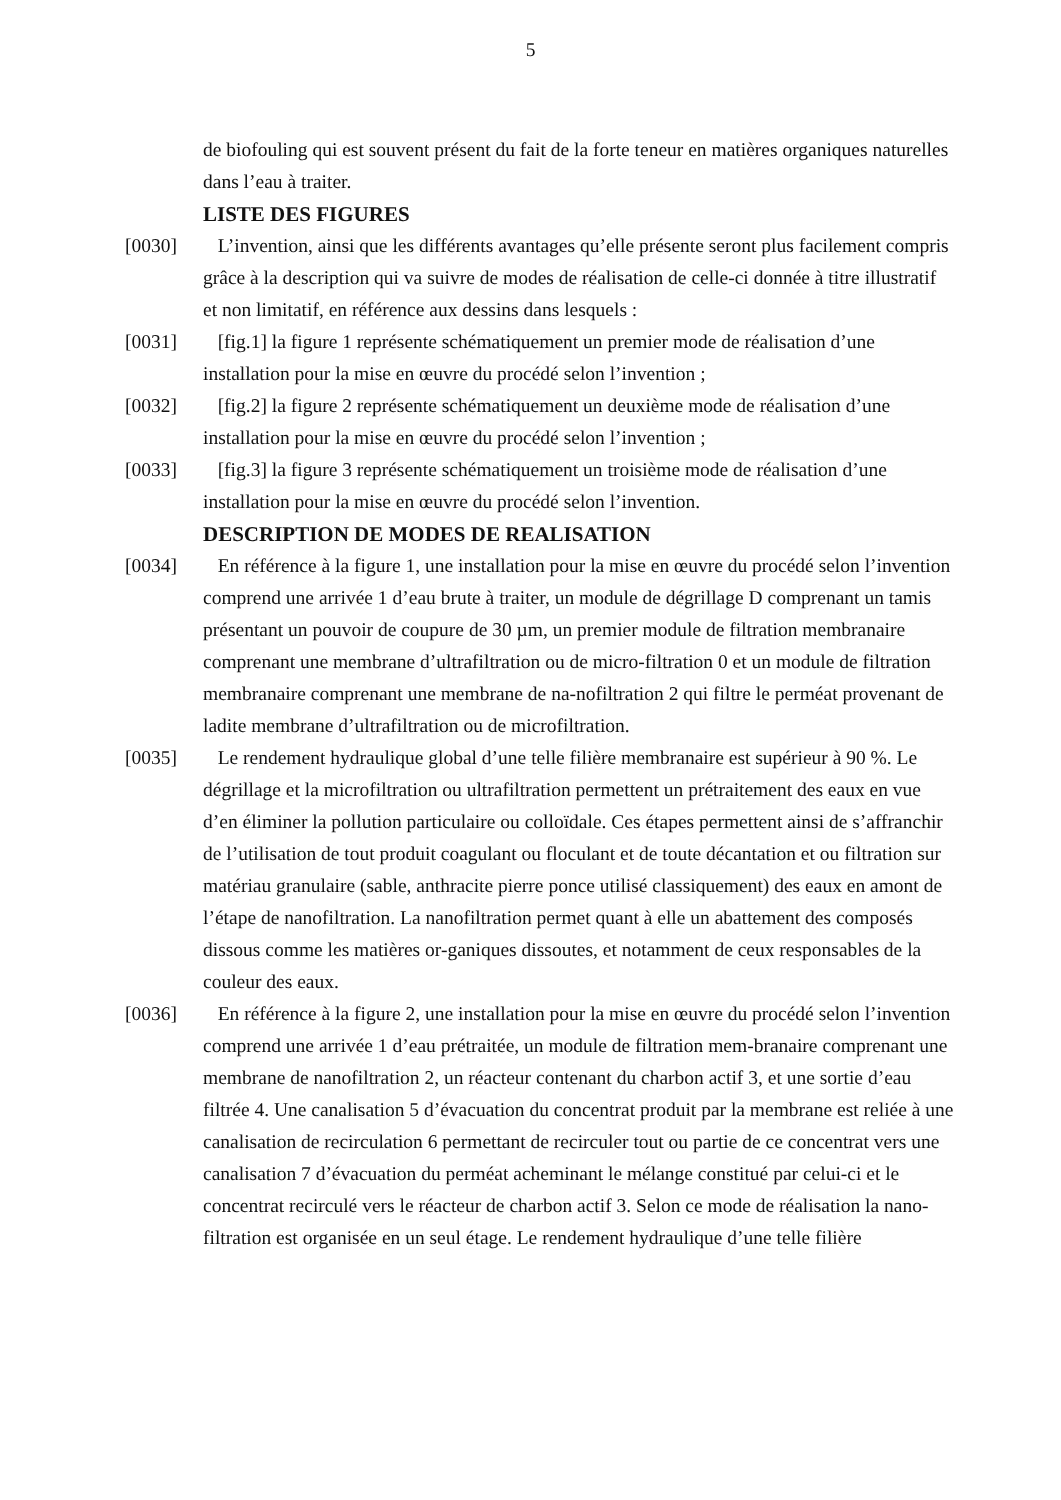5
de biofouling qui est souvent présent du fait de la forte teneur en matières organiques naturelles dans l’eau à traiter.
LISTE DES FIGURES
[0030] L’invention, ainsi que les différents avantages qu’elle présente seront plus facilement compris grâce à la description qui va suivre de modes de réalisation de celle-ci donnée à titre illustratif et non limitatif, en référence aux dessins dans lesquels :
[0031] [fig.1] la figure 1 représente schématiquement un premier mode de réalisation d’une installation pour la mise en œuvre du procédé selon l’invention ;
[0032] [fig.2] la figure 2 représente schématiquement un deuxième mode de réalisation d’une installation pour la mise en œuvre du procédé selon l’invention ;
[0033] [fig.3] la figure 3 représente schématiquement un troisième mode de réalisation d’une installation pour la mise en œuvre du procédé selon l’invention.
DESCRIPTION DE MODES DE REALISATION
[0034] En référence à la figure 1, une installation pour la mise en œuvre du procédé selon l’invention comprend une arrivée 1 d’eau brute à traiter, un module de dégrillage D comprenant un tamis présentant un pouvoir de coupure de 30 µm, un premier module de filtration membranaire comprenant une membrane d’ultrafiltration ou de micro-filtration 0 et un module de filtration membranaire comprenant une membrane de na-nofiltration 2 qui filtre le perméat provenant de ladite membrane d’ultrafiltration ou de microfiltration.
[0035] Le rendement hydraulique global d’une telle filière membranaire est supérieur à 90 %. Le dégrillage et la microfiltration ou ultrafiltration permettent un prétraitement des eaux en vue d’en éliminer la pollution particulaire ou colloïdale. Ces étapes permettent ainsi de s’affranchir de l’utilisation de tout produit coagulant ou floculant et de toute décantation et ou filtration sur matériau granulaire (sable, anthracite pierre ponce utilisé classiquement) des eaux en amont de l’étape de nanofiltration. La nanofiltration permet quant à elle un abattement des composés dissous comme les matières or-ganiques dissoutes, et notamment de ceux responsables de la couleur des eaux.
[0036] En référence à la figure 2, une installation pour la mise en œuvre du procédé selon l’invention comprend une arrivée 1 d’eau prétraitée, un module de filtration mem-branaire comprenant une membrane de nanofiltration 2, un réacteur contenant du charbon actif 3, et une sortie d’eau filtrée 4. Une canalisation 5 d’évacuation du concentrat produit par la membrane est reliée à une canalisation de recirculation 6 permettant de recirculer tout ou partie de ce concentrat vers une canalisation 7 d’évacuation du perméat acheminant le mélange constitué par celui-ci et le concentrat recirculé vers le réacteur de charbon actif 3. Selon ce mode de réalisation la nano-filtration est organisée en un seul étage. Le rendement hydraulique d’une telle filière